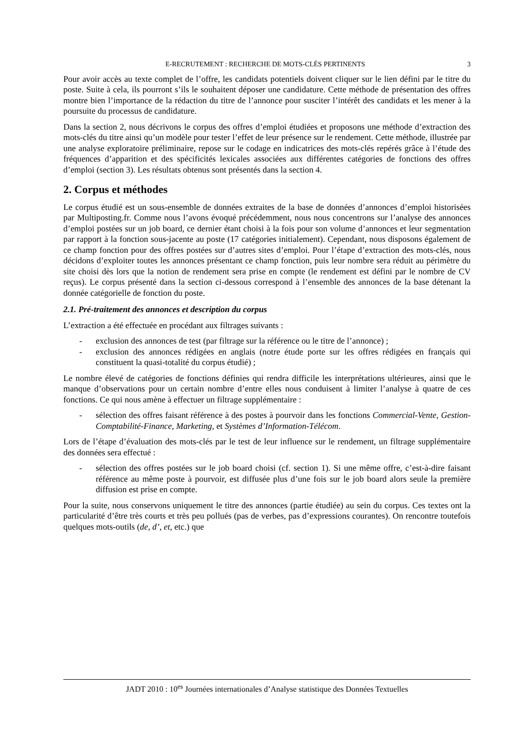E-RECRUTEMENT : RECHERCHE DE MOTS-CLÉS PERTINENTS 3
Pour avoir accès au texte complet de l’offre, les candidats potentiels doivent cliquer sur le lien défini par le titre du poste. Suite à cela, ils pourront s’ils le souhaitent déposer une candidature. Cette méthode de présentation des offres montre bien l’importance de la rédaction du titre de l’annonce pour susciter l’intérêt des candidats et les mener à la poursuite du processus de candidature.
Dans la section 2, nous décrivons le corpus des offres d’emploi étudiées et proposons une méthode d’extraction des mots-clés du titre ainsi qu’un modèle pour tester l’effet de leur présence sur le rendement. Cette méthode, illustrée par une analyse exploratoire préliminaire, repose sur le codage en indicatrices des mots-clés repérés grâce à l’étude des fréquences d’apparition et des spécificités lexicales associées aux différentes catégories de fonctions des offres d’emploi (section 3). Les résultats obtenus sont présentés dans la section 4.
2. Corpus et méthodes
Le corpus étudié est un sous-ensemble de données extraites de la base de données d’annonces d’emploi historisées par Multiposting.fr. Comme nous l’avons évoqué précédemment, nous nous concentrons sur l’analyse des annonces d’emploi postées sur un job board, ce dernier étant choisi à la fois pour son volume d’annonces et leur segmentation par rapport à la fonction sous-jacente au poste (17 catégories initialement). Cependant, nous disposons également de ce champ fonction pour des offres postées sur d’autres sites d’emploi. Pour l’étape d’extraction des mots-clés, nous décidons d’exploiter toutes les annonces présentant ce champ fonction, puis leur nombre sera réduit au périmètre du site choisi dès lors que la notion de rendement sera prise en compte (le rendement est défini par le nombre de CV reçus). Le corpus présenté dans la section ci-dessous correspond à l’ensemble des annonces de la base détenant la donnée catégorielle de fonction du poste.
2.1. Pré-traitement des annonces et description du corpus
L’extraction a été effectuée en procédant aux filtrages suivants :
- exclusion des annonces de test (par filtrage sur la référence ou le titre de l’annonce) ;
- exclusion des annonces rédigées en anglais (notre étude porte sur les offres rédigées en français qui constituent la quasi-totalité du corpus étudié) ;
Le nombre élevé de catégories de fonctions définies qui rendra difficile les interprétations ultérieures, ainsi que le manque d’observations pour un certain nombre d’entre elles nous conduisent à limiter l’analyse à quatre de ces fonctions. Ce qui nous amène à effectuer un filtrage supplémentaire :
- sélection des offres faisant référence à des postes à pourvoir dans les fonctions Commercial-Vente, Gestion-Comptabilité-Finance, Marketing, et Systèmes d’Information-Télécom.
Lors de l’étape d’évaluation des mots-clés par le test de leur influence sur le rendement, un filtrage supplémentaire des données sera effectué :
- sélection des offres postées sur le job board choisi (cf. section 1). Si une même offre, c’est-à-dire faisant référence au même poste à pourvoir, est diffusée plus d’une fois sur le job board alors seule la première diffusion est prise en compte.
Pour la suite, nous conservons uniquement le titre des annonces (partie étudiée) au sein du corpus. Ces textes ont la particularité d’être très courts et très peu pollués (pas de verbes, pas d’expressions courantes). On rencontre toutefois quelques mots-outils (de, d’, et, etc.) que
JADT 2010 : 10<sup>es</sup> Journées internationales d’Analyse statistique des Données Textuelles